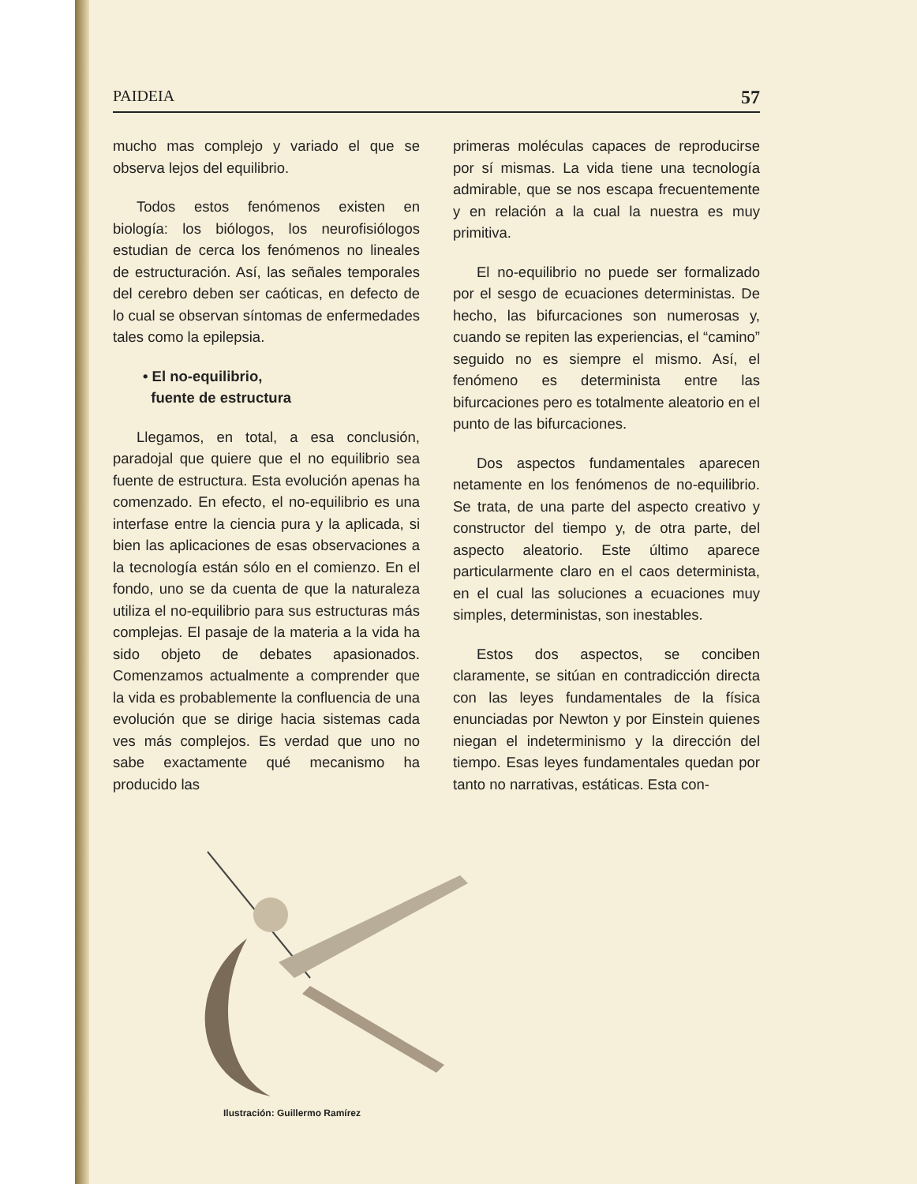PAIDEIA 57
mucho mas complejo y variado el que se observa lejos del equilibrio.
Todos estos fenómenos existen en biología: los biólogos, los neurofisiólogos estudian de cerca los fenómenos no lineales de estructuración. Así, las señales temporales del cerebro deben ser caóticas, en defecto de lo cual se observan síntomas de enfermedades tales como la epilepsia.
• El no-equilibrio,
fuente de estructura
Llegamos, en total, a esa conclusión, paradojal que quiere que el no equilibrio sea fuente de estructura. Esta evolución apenas ha comenzado. En efecto, el no-equilibrio es una interfase entre la ciencia pura y la aplicada, si bien las aplicaciones de esas observaciones a la tecnología están sólo en el comienzo. En el fondo, uno se da cuenta de que la naturaleza utiliza el no-equilibrio para sus estructuras más complejas. El pasaje de la materia a la vida ha sido objeto de debates apasionados. Comenzamos actualmente a comprender que la vida es probablemente la confluencia de una evolución que se dirige hacia sistemas cada ves más complejos. Es verdad que uno no sabe exactamente qué mecanismo ha producido las
primeras moléculas capaces de reproducirse por sí mismas. La vida tiene una tecnología admirable, que se nos escapa frecuentemente y en relación a la cual la nuestra es muy primitiva.
El no-equilibrio no puede ser formalizado por el sesgo de ecuaciones deterministas. De hecho, las bifurcaciones son numerosas y, cuando se repiten las experiencias, el “camino” seguido no es siempre el mismo. Así, el fenómeno es determinista entre las bifurcaciones pero es totalmente aleatorio en el punto de las bifurcaciones.
Dos aspectos fundamentales aparecen netamente en los fenómenos de no-equilibrio. Se trata, de una parte del aspecto creativo y constructor del tiempo y, de otra parte, del aspecto aleatorio. Este último aparece particularmente claro en el caos determinista, en el cual las soluciones a ecuaciones muy simples, deterministas, son inestables.
Estos dos aspectos, se conciben claramente, se sitúan en contradicción directa con las leyes fundamentales de la física enunciadas por Newton y por Einstein quienes niegan el indeterminismo y la dirección del tiempo. Esas leyes fundamentales quedan por tanto no narrativas, estáticas. Esta con-
Ilustración: Guillermo Ramírez